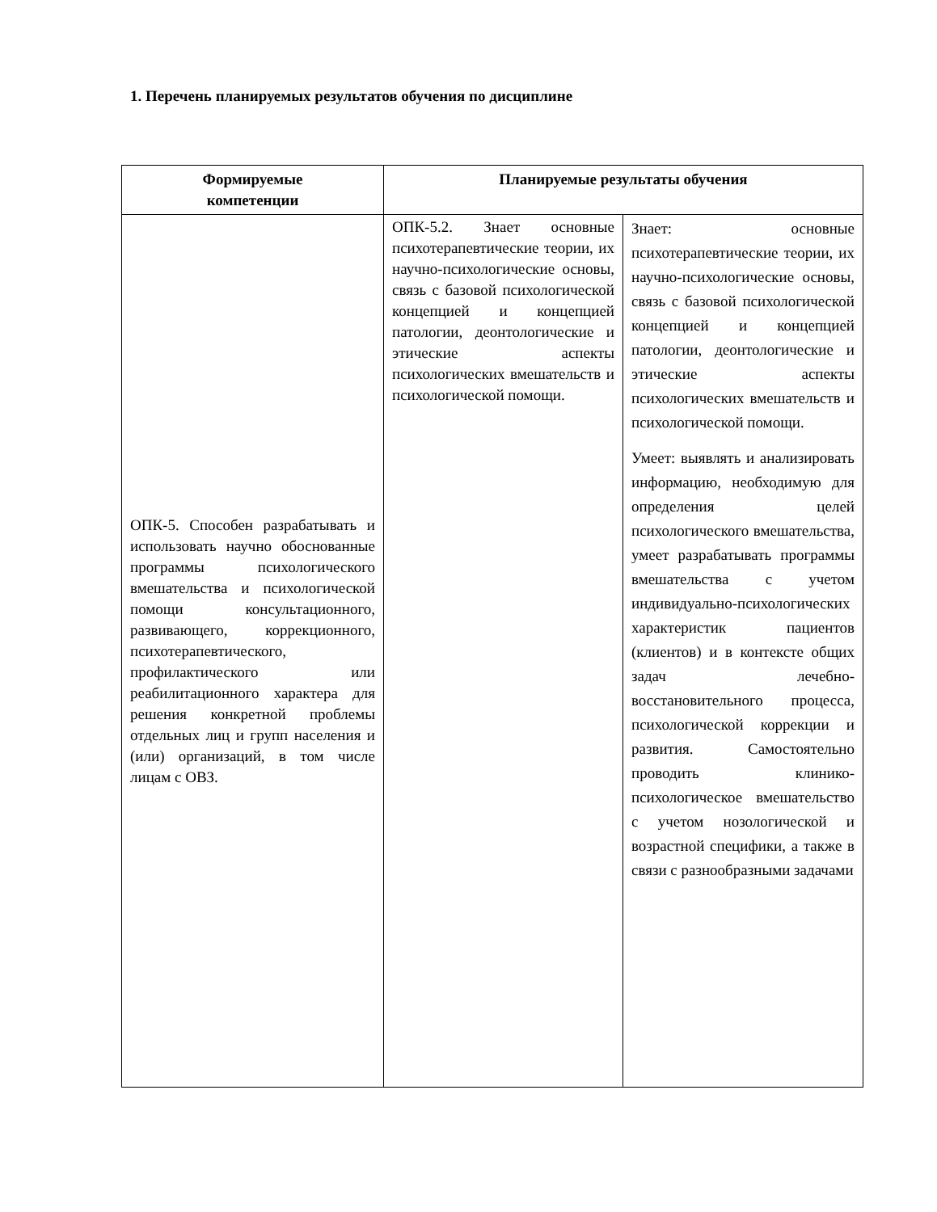1. Перечень планируемых результатов обучения по дисциплине
| Формируемые компетенции | Планируемые результаты обучения | |
| --- | --- | --- |
| ОПК-5. Способен разрабатывать и использовать научно обоснованные программы психологического вмешательства и психологической помощи консультационного, развивающего, коррекционного, психотерапевтического, профилактического или реабилитационного характера для решения конкретной проблемы отдельных лиц и групп населения и (или) организаций, в том числе лицам с ОВЗ. | ОПК-5.2. Знает основные психотерапевтические теории, их научно-психологические основы, связь с базовой психологической концепцией и концепцией патологии, деонтологические и этические аспекты психологических вмешательств и психологической помощи. | Знает: основные психотерапевтические теории, их научно-психологические основы, связь с базовой психологической концепцией и концепцией патологии, деонтологические и этические аспекты психологических вмешательств и психологической помощи. Умеет: выявлять и анализировать информацию, необходимую для определения целей психологического вмешательства, умеет разрабатывать программы вмешательства с учетом индивидуально-психологических характеристик пациентов (клиентов) и в контексте общих задач лечебно-восстановительного процесса, психологической коррекции и развития. Самостоятельно проводить клинико-психологическое вмешательство с учетом нозологической и возрастной специфики, а также в связи с разнообразными задачами |